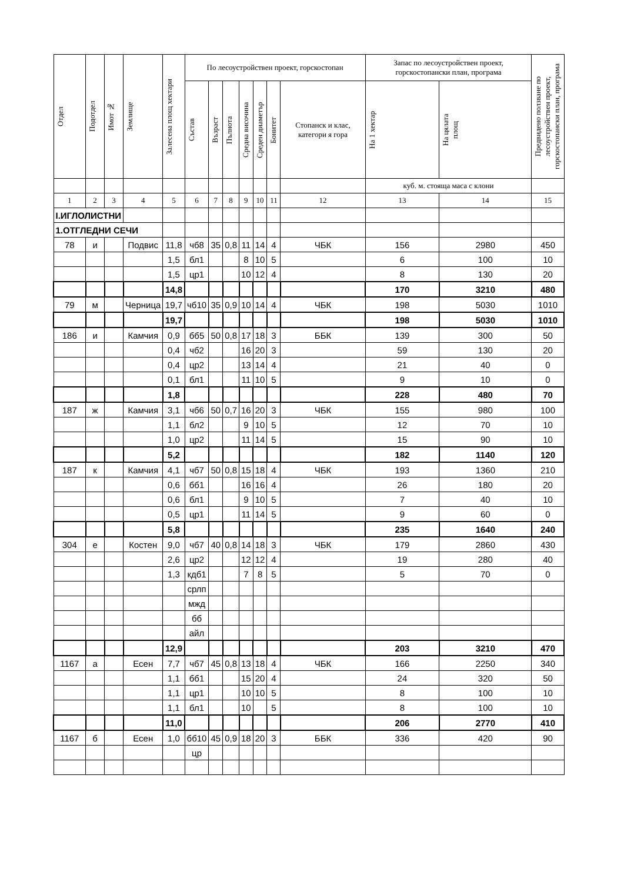| Отдел | Подотдел | Имот № | Землище | Залесена площ хектари | По лесоустройствен проект, горскостопан | | | | | | | Запас по лесоустройствен проект, горскостопански план, програма | | Предвидено ползване по лесоустройствен проект, горскостопански план, програма |
| --- | --- | --- | --- | --- | --- | --- | --- | --- | --- | --- | --- | --- | --- | --- |
| | | | | | Състав | Възраст | Пълнота | Средна височина | Среден диаметър | Бонитет | Стопанск и клас, категори я гора | На 1 хектар | На цялата площ | |
| | | | | | | | | | | | | куб. м. стояща маса с клони | | |
| 1 | 2 | 3 | 4 | 5 | 6 | 7 | 8 | 9 | 10 | 11 | 12 | 13 | 14 | 15 |
| I.ИГЛОЛИСТНИ | | | | | | | | | | | | | | |
| 1.ОТГЛЕДНИ СЕЧИ | | | | | | | | | | | | | | |
| 78 | и | | Подвис | 11,8 | чб8 | 35 | 0,8 | 11 | 14 | 4 | ЧБК | 156 | 2980 | 450 |
| | | | | 1,5 | бл1 | | | 8 | 10 | 5 | | 6 | 100 | 10 |
| | | | | 1,5 | цр1 | | | 10 | 12 | 4 | | 8 | 130 | 20 |
| | | | | 14,8 | | | | | | | | 170 | 3210 | 480 |
| 79 | м | | Черница | 19,7 | чб10 | 35 | 0,9 | 10 | 14 | 4 | ЧБК | 198 | 5030 | 1010 |
| | | | | 19,7 | | | | | | | | 198 | 5030 | 1010 |
| 186 | и | | Камчия | 0,9 | бб5 | 50 | 0,8 | 17 | 18 | 3 | ББК | 139 | 300 | 50 |
| | | | | 0,4 | чб2 | | | 16 | 20 | 3 | | 59 | 130 | 20 |
| | | | | 0,4 | цр2 | | | 13 | 14 | 4 | | 21 | 40 | 0 |
| | | | | 0,1 | бл1 | | | 11 | 10 | 5 | | 9 | 10 | 0 |
| | | | | 1,8 | | | | | | | | 228 | 480 | 70 |
| 187 | ж | | Камчия | 3,1 | чб6 | 50 | 0,7 | 16 | 20 | 3 | ЧБК | 155 | 980 | 100 |
| | | | | 1,1 | бл2 | | | 9 | 10 | 5 | | 12 | 70 | 10 |
| | | | | 1,0 | цр2 | | | 11 | 14 | 5 | | 15 | 90 | 10 |
| | | | | 5,2 | | | | | | | | 182 | 1140 | 120 |
| 187 | к | | Камчия | 4,1 | чб7 | 50 | 0,8 | 15 | 18 | 4 | ЧБК | 193 | 1360 | 210 |
| | | | | 0,6 | бб1 | | | 16 | 16 | 4 | | 26 | 180 | 20 |
| | | | | 0,6 | бл1 | | | 9 | 10 | 5 | | 7 | 40 | 10 |
| | | | | 0,5 | цр1 | | | 11 | 14 | 5 | | 9 | 60 | 0 |
| | | | | 5,8 | | | | | | | | 235 | 1640 | 240 |
| 304 | е | | Костен | 9,0 | чб7 | 40 | 0,8 | 14 | 18 | 3 | ЧБК | 179 | 2860 | 430 |
| | | | | 2,6 | цр2 | | | 12 | 12 | 4 | | 19 | 280 | 40 |
| | | | | 1,3 | кдб1 | | | 7 | 8 | 5 | | 5 | 70 | 0 |
| | | | | | срлп | | | | | | | | | |
| | | | | | мжд | | | | | | | | | |
| | | | | | бб | | | | | | | | | |
| | | | | | айл | | | | | | | | | |
| | | | | 12,9 | | | | | | | | 203 | 3210 | 470 |
| 1167 | а | | Есен | 7,7 | чб7 | 45 | 0,8 | 13 | 18 | 4 | ЧБК | 166 | 2250 | 340 |
| | | | | 1,1 | бб1 | | | 15 | 20 | 4 | | 24 | 320 | 50 |
| | | | | 1,1 | цр1 | | | 10 | 10 | 5 | | 8 | 100 | 10 |
| | | | | 1,1 | бл1 | | | 10 | | 5 | | 8 | 100 | 10 |
| | | | | 11,0 | | | | | | | | 206 | 2770 | 410 |
| 1167 | б | | Есен | 1,0 | бб10 | 45 | 0,9 | 18 | 20 | 3 | ББК | 336 | 420 | 90 |
| | | | | | цр | | | | | | | | | |